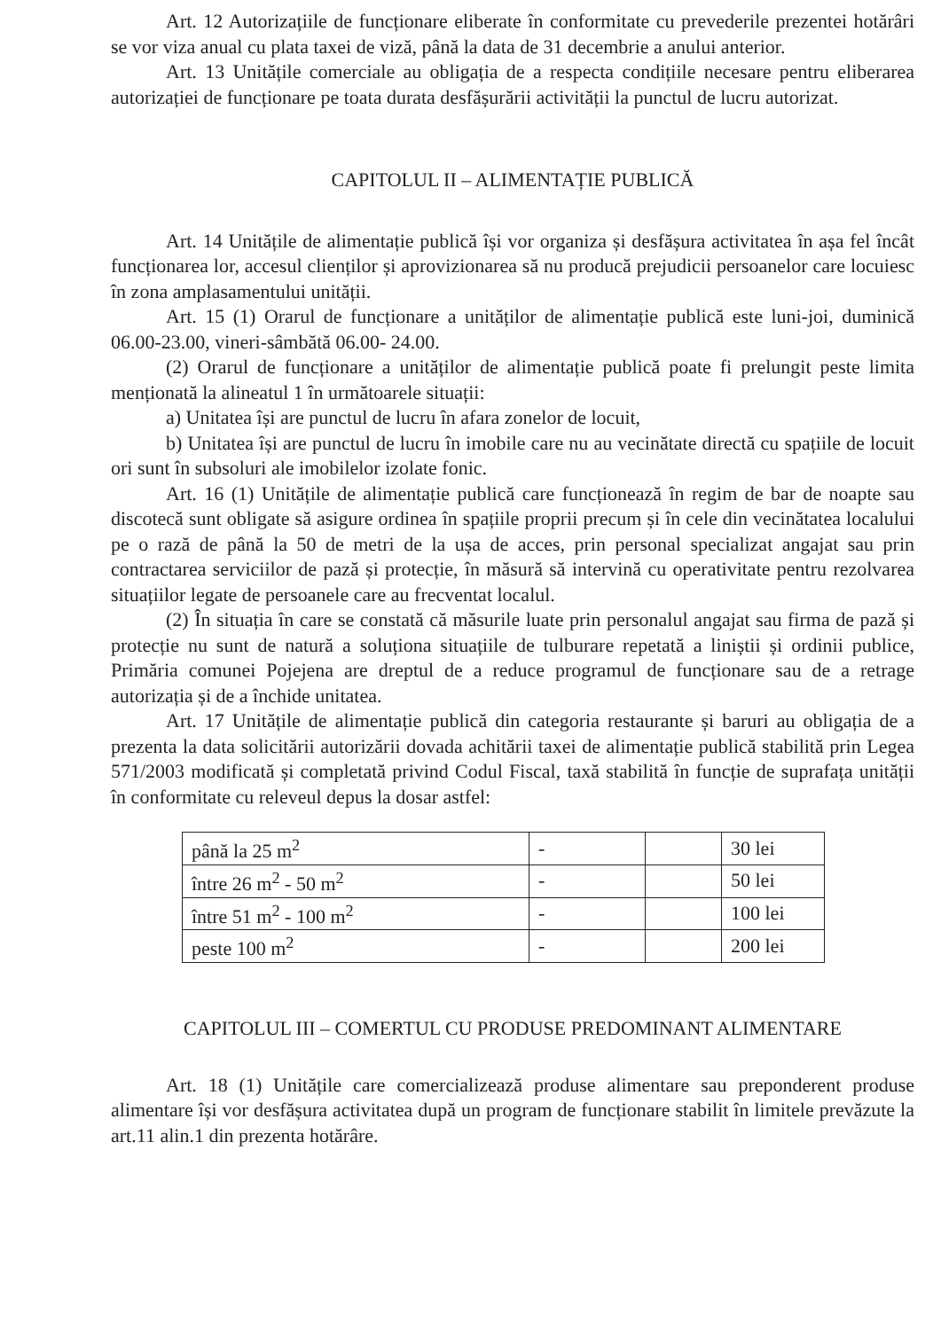Art. 12 Autorizațiile de funcționare eliberate în conformitate cu prevederile prezentei hotărâri se vor viza anual cu plata taxei de viză, până la data de 31 decembrie a anului anterior.
Art. 13 Unitățile comerciale au obligația de a respecta condițiile necesare pentru eliberarea autorizației de funcționare pe toata durata desfășurării activității la punctul de lucru autorizat.
CAPITOLUL II – ALIMENTAȚIE PUBLICĂ
Art. 14 Unitățile de alimentație publică își vor organiza și desfășura activitatea în așa fel încât funcționarea lor, accesul clienților și aprovizionarea să nu producă prejudicii persoanelor care locuiesc în zona amplasamentului unității.
Art. 15 (1) Orarul de funcționare a unităților de alimentație publică este luni-joi, duminică 06.00-23.00, vineri-sâmbătă 06.00- 24.00.
(2) Orarul de funcționare a unităților de alimentație publică poate fi prelungit peste limita menționată la alineatul 1 în următoarele situații:
a) Unitatea își are punctul de lucru în afara zonelor de locuit,
b) Unitatea își are punctul de lucru în imobile care nu au vecinătate directă cu spațiile de locuit ori sunt în subsoluri ale imobilelor izolate fonic.
Art. 16 (1) Unitățile de alimentație publică care funcționează în regim de bar de noapte sau discotecă sunt obligate să asigure ordinea în spațiile proprii precum și în cele din vecinătatea localului pe o rază de până la 50 de metri de la ușa de acces, prin personal specializat angajat sau prin contractarea serviciilor de pază și protecție, în măsură să intervină cu operativitate pentru rezolvarea situațiilor legate de persoanele care au frecventat localul.
(2) În situația în care se constată că măsurile luate prin personalul angajat sau firma de pază și protecție nu sunt de natură a soluționa situațiile de tulburare repetată a liniștii și ordinii publice, Primăria comunei Pojejena are dreptul de a reduce programul de funcționare sau de a retrage autorizația și de a închide unitatea.
Art. 17 Unitățile de alimentație publică din categoria restaurante și baruri au obligația de a prezenta la data solicitării autorizării dovada achitării taxei de alimentație publică stabilită prin Legea 571/2003 modificată și completată privind Codul Fiscal, taxă stabilită în funcție de suprafața unității în conformitate cu releveul depus la dosar astfel:
| până la 25 m<sup>2</sup> | - | | 30 lei |
| între 26 m<sup>2</sup> - 50 m<sup>2</sup> | - | | 50 lei |
| între 51 m<sup>2</sup> - 100 m<sup>2</sup> | - | | 100 lei |
| peste 100 m<sup>2</sup> | - | | 200 lei |
CAPITOLUL III – COMERTUL CU PRODUSE PREDOMINANT ALIMENTARE
Art. 18 (1) Unitățile care comercializează produse alimentare sau preponderent produse alimentare își vor desfășura activitatea după un program de funcționare stabilit în limitele prevăzute la art.11 alin.1 din prezenta hotărâre.